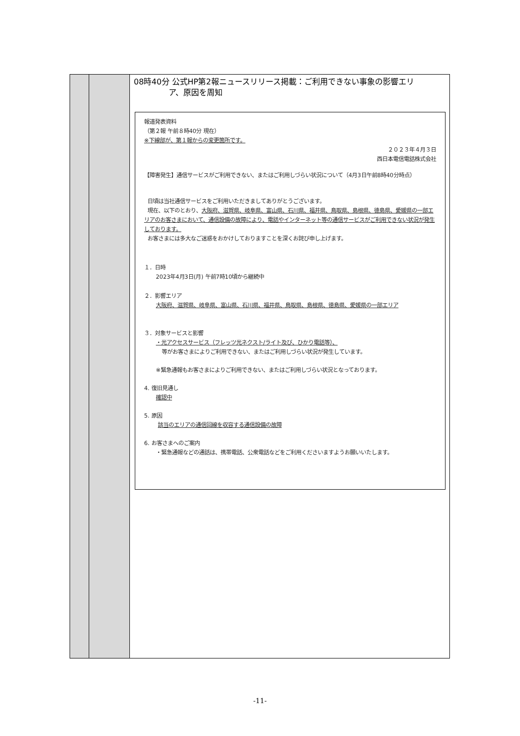| | | 08時40分 公式HP第2報ニュースリリース掲載：ご利用できない事象の影響エリ ア、原因を周知 報道発表資料 （第２報 午前８時40分 現在） ※下線部が、第１報からの変更箇所です。 ２０２３年４月３日 西日本電信電話株式会社 【障害発生】通信サービスがご利用できない、またはご利用しづらい状況について（4月3日午前8時40分時点） 日頃は当社通信サービスをご利用いただきましてありがとうございます。 現在、以下のとおり、 大阪府、滋賀県、岐阜県、富山県、石川県、福井県、鳥取県、島根県、徳島県、愛媛県の一部エリアのお客さまにおいて、通信設備の故障により、電話やインターネット等の通信サービスがご利用できない状況が発生しております。 お客さまには多大なご迷惑をおかけしておりますことを深くお詫び申し上げます。 １．日時 2023年4月3日(月) 午前7時10頃から継続中 ２．影響エリア 大阪府、滋賀県、岐阜県、富山県、石川県、福井県、鳥取県、島根県、徳島県、愛媛県の一部エリア ３．対象サービスと影響 ・光アクセスサービス（フレッツ光ネクスト/ライト及び、ひかり電話等）、 等がお客さまによりご利用できない、またはご利用しづらい状況が発生しています。 ※緊急通報もお客さまによりご利用できない、またはご利用しづらい状況となっております。 4. 復旧見通し 確認中 5. 原因 該当のエリアの通信回線を収容する通信設備の故障 6. お客さまへのご案内 ・緊急通報などの通話は、携帯電話、公衆電話などをご利用くださいますようお願いいたします。 |
-11-